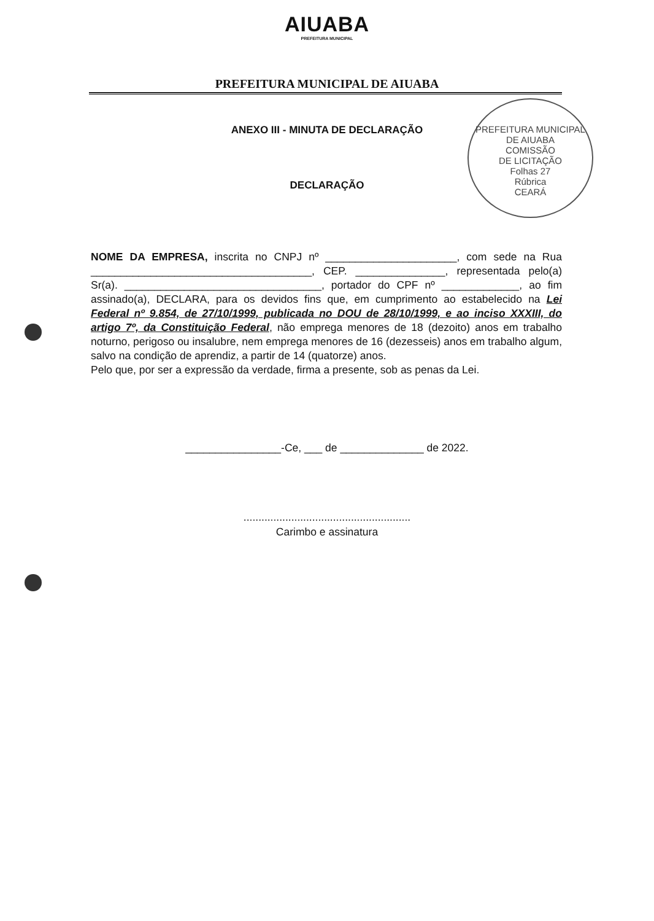AIUABA
PREFEITURA MUNICIPAL
PREFEITURA MUNICIPAL DE AIUABA
PREFEITURA MUNICIPAL DE AIUABA
COMISSÃO
DE LICITAÇÃO
Folhas 27
Rúbrica
CEARÁ
ANEXO III - MINUTA DE DECLARAÇÃO
DECLARAÇÃO
NOME DA EMPRESA, inscrita no CNPJ nº ______________________, com sede na Rua _____________________________________, CEP. _______________, representada pelo(a) Sr(a). _________________________________, portador do CPF nº _____________, ao fim assinado(a), DECLARA, para os devidos fins que, em cumprimento ao estabelecido na Lei Federal nº 9.854, de 27/10/1999, publicada no DOU de 28/10/1999, e ao inciso XXXIII, do artigo 7º, da Constituição Federal, não emprega menores de 18 (dezoito) anos em trabalho noturno, perigoso ou insalubre, nem emprega menores de 16 (dezesseis) anos em trabalho algum, salvo na condição de aprendiz, a partir de 14 (quatorze) anos.
Pelo que, por ser a expressão da verdade, firma a presente, sob as penas da Lei.
________________-Ce, ___ de ______________ de 2022.
........................................................
Carimbo e assinatura